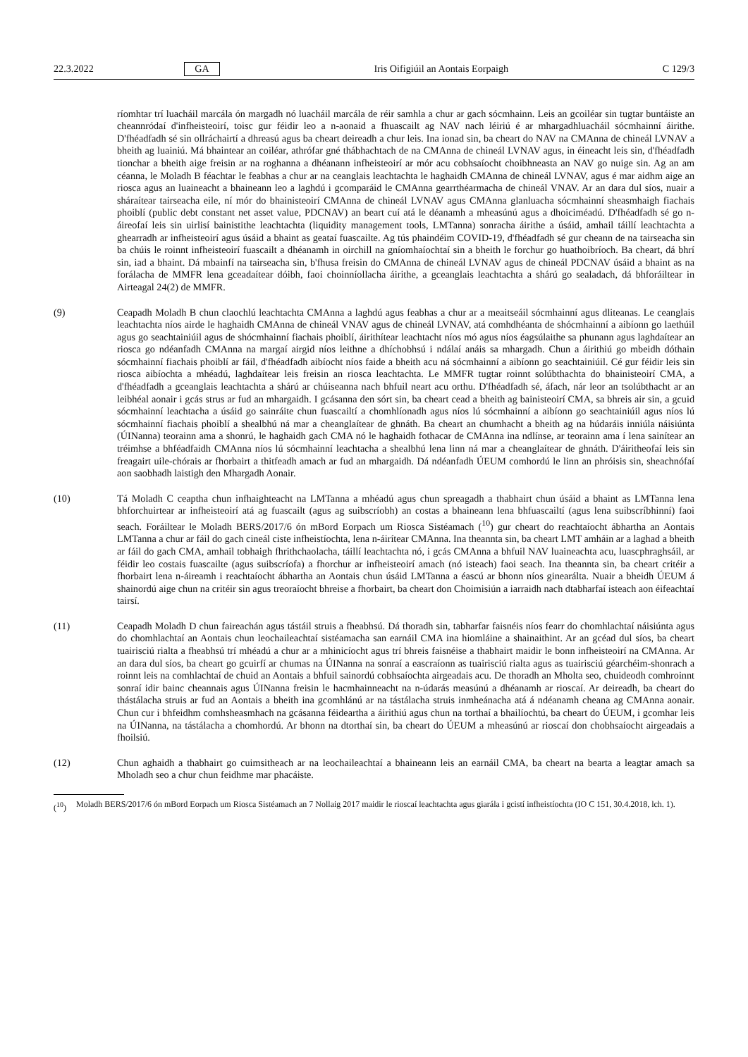22.3.2022 GA Iris Oifigiúil an Aontais Eorpaigh C 129/3
ríomhtar trí luacháil marcála ón margadh nó luacháil marcála de réir samhla a chur ar gach sócmhainn. Leis an gcoiléar sin tugtar buntáiste an cheannródaí d'infheisteoirí, toisc gur féidir leo a n-aonaid a fhuascailt ag NAV nach léiriú é ar mhargadhluacháil sócmhainní áirithe. D'fhéadfadh sé sin ollráchairtí a dhreasú agus ba cheart deireadh a chur leis. Ina ionad sin, ba cheart do NAV na CMAnna de chineál LVNAV a bheith ag luainiú. Má bhaintear an coiléar, athrófar gné thábhachtach de na CMAnna de chineál LVNAV agus, in éineacht leis sin, d'fhéadfadh tionchar a bheith aige freisin ar na roghanna a dhéanann infheisteoirí ar mór acu cobhsaíocht choibhneasta an NAV go nuige sin. Ag an am céanna, le Moladh B féachtar le feabhas a chur ar na ceanglais leachtachta le haghaidh CMAnna de chineál LVNAV, agus é mar aidhm aige an riosca agus an luaineacht a bhaineann leo a laghdú i gcomparáid le CMAnna gearrthéarmacha de chineál VNAV. Ar an dara dul síos, nuair a sháraítear tairseacha eile, ní mór do bhainisteoirí CMAnna de chineál LVNAV agus CMAnna glanluacha sócmhainní sheasmhaigh fiachais phoiblí (public debt constant net asset value, PDCNAV) an beart cuí atá le déanamh a mheasúnú agus a dhoiciméadú. D'fhéadfadh sé go n-áireofaí leis sin uirlisí bainistithe leachtachta (liquidity management tools, LMTanna) sonracha áirithe a úsáid, amhail táillí leachtachta a ghearradh ar infheisteoirí agus úsáid a bhaint as geataí fuascailte. Ag tús phaindéim COVID-19, d'fhéadfadh sé gur cheann de na tairseacha sin ba chúis le roinnt infheisteoirí fuascailt a dhéanamh in oirchill na gníomhaíochtaí sin a bheith le forchur go huathoibríoch. Ba cheart, dá bhrí sin, iad a bhaint. Dá mbainfí na tairseacha sin, b'fhusa freisin do CMAnna de chineál LVNAV agus de chineál PDCNAV úsáid a bhaint as na forálacha de MMFR lena gceadaítear dóibh, faoi choinníollacha áirithe, a gceanglais leachtachta a shárú go sealadach, dá bhforáiltear in Airteagal 24(2) de MMFR.
(9) Ceapadh Moladh B chun claochlú leachtachta CMAnna a laghdú agus feabhas a chur ar a meaitseáil sócmhainní agus dliteanas. Le ceanglais leachtachta níos airde le haghaidh CMAnna de chineál VNAV agus de chineál LVNAV, atá comhdhéanta de shócmhainní a aibíonn go laethúil agus go seachtainiúil agus de shócmhainní fiachais phoiblí, áirithítear leachtacht níos mó agus níos éagsúlaithe sa phunann agus laghdaítear an riosca go ndéanfadh CMAnna na margaí airgid níos leithne a dhíchobhsú i ndálaí anáis sa mhargadh. Chun a áirithiú go mbeidh dóthain sócmhainní fiachais phoiblí ar fáil, d'fhéadfadh aibíocht níos faide a bheith acu ná sócmhainní a aibíonn go seachtainiúil. Cé gur féidir leis sin riosca aibíochta a mhéadú, laghdaítear leis freisin an riosca leachtachta. Le MMFR tugtar roinnt solúbthachta do bhainisteoirí CMA, a d'fhéadfadh a gceanglais leachtachta a shárú ar chúiseanna nach bhfuil neart acu orthu. D'fhéadfadh sé, áfach, nár leor an tsolúbthacht ar an leibhéal aonair i gcás strus ar fud an mhargaidh. I gcásanna den sórt sin, ba cheart cead a bheith ag bainisteoirí CMA, sa bhreis air sin, a gcuid sócmhainní leachtacha a úsáid go sainráite chun fuascailtí a chomhlíonadh agus níos lú sócmhainní a aibíonn go seachtainiúil agus níos lú sócmhainní fiachais phoiblí a shealbhú ná mar a cheanglaítear de ghnáth. Ba cheart an chumhacht a bheith ag na húdaráis inniúla náisiúnta (ÚINanna) teorainn ama a shonrú, le haghaidh gach CMA nó le haghaidh fothacar de CMAnna ina ndlínse, ar teorainn ama í lena sainítear an tréimhse a bhféadfaidh CMAnna níos lú sócmhainní leachtacha a shealbhú lena linn ná mar a cheanglaítear de ghnáth. D'áiritheofaí leis sin freagairt uile-chórais ar fhorbairt a thitfeadh amach ar fud an mhargaidh. Dá ndéanfadh ÚEUM comhordú le linn an phróisis sin, sheachnófaí aon saobhadh laistigh den Mhargadh Aonair.
(10) Tá Moladh C ceaptha chun infhaighteacht na LMTanna a mhéadú agus chun spreagadh a thabhairt chun úsáid a bhaint as LMTanna lena bhforchuirtear ar infheisteoirí atá ag fuascailt (agus ag suibscríobh) an costas a bhaineann lena bhfuascailtí (agus lena suibscríbhinní) faoi seach. Foráiltear le Moladh BERS/2017/6 ón mBord Eorpach um Riosca Sistéamach (<sup>10</sup>) gur cheart do reachtaíocht ábhartha an Aontais LMTanna a chur ar fáil do gach cineál ciste infheistíochta, lena n-áirítear CMAnna. Ina theannta sin, ba cheart LMT amháin ar a laghad a bheith ar fáil do gach CMA, amhail tobhaigh fhrithchaolacha, táillí leachtachta nó, i gcás CMAnna a bhfuil NAV luaineachta acu, luascphraghsáil, ar féidir leo costais fuascailte (agus suibscríofa) a fhorchur ar infheisteoirí amach (nó isteach) faoi seach. Ina theannta sin, ba cheart critéir a fhorbairt lena n-áireamh i reachtaíocht ábhartha an Aontais chun úsáid LMTanna a éascú ar bhonn níos ginearálta. Nuair a bheidh ÚEUM á shainordú aige chun na critéir sin agus treoraíocht bhreise a fhorbairt, ba cheart don Choimisiún a iarraidh nach dtabharfaí isteach aon éifeachtaí tairsí.
(11) Ceapadh Moladh D chun faireachán agus tástáil struis a fheabhsú. Dá thoradh sin, tabharfar faisnéis níos fearr do chomhlachtaí náisiúnta agus do chomhlachtaí an Aontais chun leochaileachtaí sistéamacha san earnáil CMA ina hiomláine a shainaithint. Ar an gcéad dul síos, ba cheart tuairisciú rialta a fheabhsú trí mhéadú a chur ar a mhinicíocht agus trí bhreis faisnéise a thabhairt maidir le bonn infheisteoirí na CMAnna. Ar an dara dul síos, ba cheart go gcuirfí ar chumas na ÚINanna na sonraí a eascraíonn as tuairisciú rialta agus as tuairisciú géarchéim-shonrach a roinnt leis na comhlachtaí de chuid an Aontais a bhfuil sainordú cobhsaíochta airgeadais acu. De thoradh an Mholta seo, chuideodh comhroinnt sonraí idir bainc cheannais agus ÚINanna freisin le hacmhainneacht na n-údarás measúnú a dhéanamh ar rioscaí. Ar deireadh, ba cheart do thástálacha struis ar fud an Aontais a bheith ina gcomhlánú ar na tástálacha struis inmheánacha atá á ndéanamh cheana ag CMAnna aonair. Chun cur i bhfeidhm comhsheasmhach na gcásanna féideartha a áirithiú agus chun na torthaí a bhailíochtú, ba cheart do ÚEUM, i gcomhar leis na ÚINanna, na tástálacha a chomhordú. Ar bhonn na dtorthaí sin, ba cheart do ÚEUM a mheasúnú ar rioscaí don chobhsaíocht airgeadais a fhoilsiú.
(12) Chun aghaidh a thabhairt go cuimsitheach ar na leochaileachtaí a bhaineann leis an earnáil CMA, ba cheart na bearta a leagtar amach sa Mholadh seo a chur chun feidhme mar phacáiste.
(<sup>10</sup>) Moladh BERS/2017/6 ón mBord Eorpach um Riosca Sistéamach an 7 Nollaig 2017 maidir le rioscaí leachtachta agus giarála i gcistí infheistíochta (IO C 151, 30.4.2018, lch. 1).